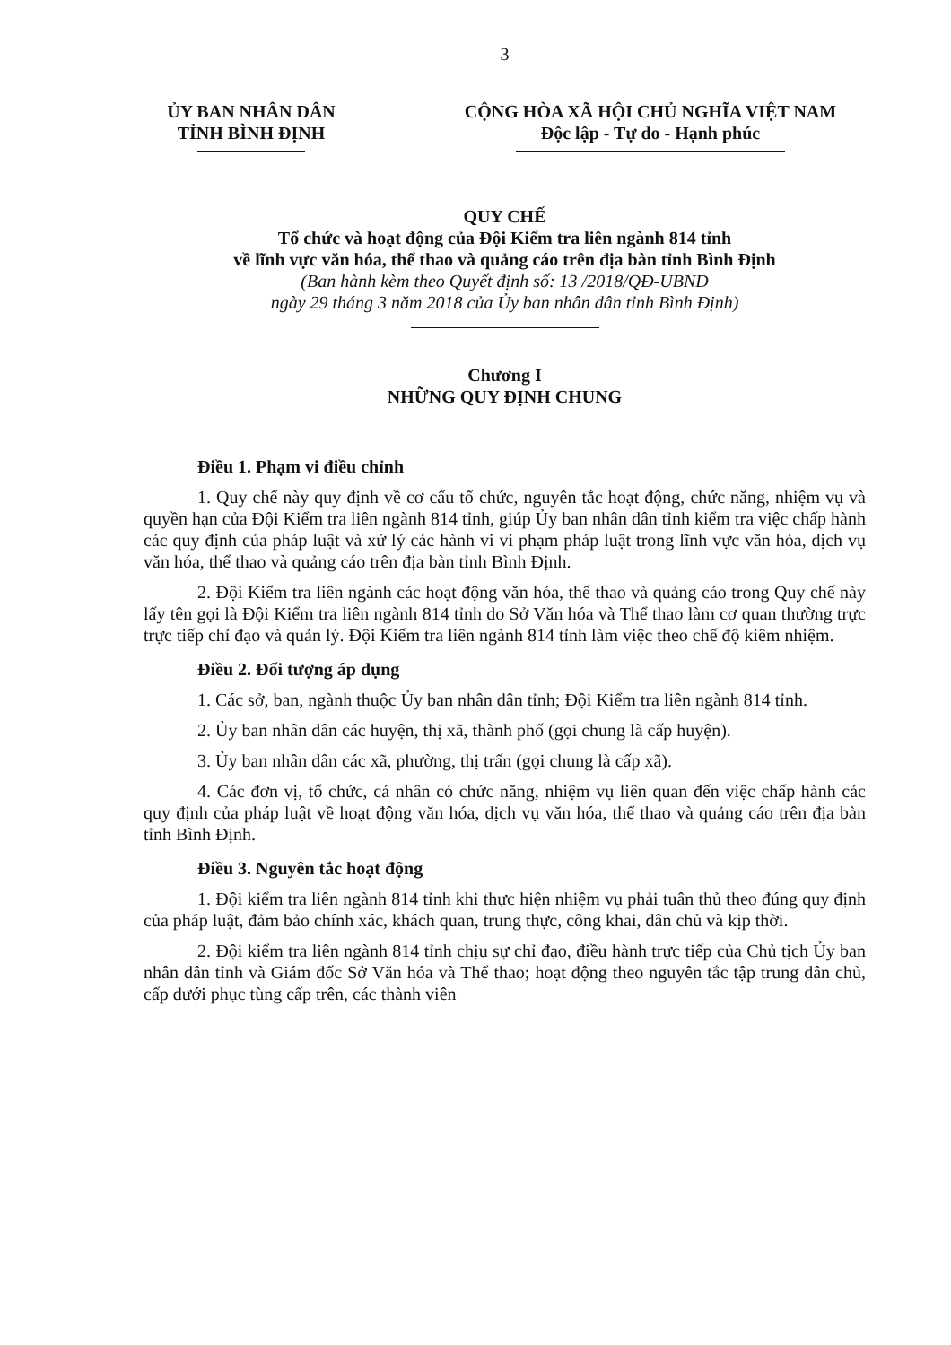3
ỦY BAN NHÂN DÂN
TỈNH BÌNH ĐỊNH
CỘNG HÒA XÃ HỘI CHỦ NGHĨA VIỆT NAM
Độc lập - Tự do - Hạnh phúc
QUY CHẾ
Tổ chức và hoạt động của Đội Kiểm tra liên ngành 814 tỉnh
về lĩnh vực văn hóa, thể thao và quảng cáo trên địa bàn tỉnh Bình Định
(Ban hành kèm theo Quyết định số: 13 /2018/QĐ-UBND
ngày 29 tháng 3 năm 2018 của Ủy ban nhân dân tỉnh Bình Định)
Chương I
NHỮNG QUY ĐỊNH CHUNG
Điều 1. Phạm vi điều chỉnh
1. Quy chế này quy định về cơ cấu tổ chức, nguyên tắc hoạt động, chức năng, nhiệm vụ và quyền hạn của Đội Kiểm tra liên ngành 814 tỉnh, giúp Ủy ban nhân dân tỉnh kiểm tra việc chấp hành các quy định của pháp luật và xử lý các hành vi vi phạm pháp luật trong lĩnh vực văn hóa, dịch vụ văn hóa, thể thao và quảng cáo trên địa bàn tỉnh Bình Định.
2. Đội Kiểm tra liên ngành các hoạt động văn hóa, thể thao và quảng cáo trong Quy chế này lấy tên gọi là Đội Kiểm tra liên ngành 814 tỉnh do Sở Văn hóa và Thể thao làm cơ quan thường trực trực tiếp chỉ đạo và quản lý. Đội Kiểm tra liên ngành 814 tỉnh làm việc theo chế độ kiêm nhiệm.
Điều 2. Đối tượng áp dụng
1. Các sở, ban, ngành thuộc Ủy ban nhân dân tỉnh; Đội Kiểm tra liên ngành 814 tỉnh.
2. Ủy ban nhân dân các huyện, thị xã, thành phố (gọi chung là cấp huyện).
3. Ủy ban nhân dân các xã, phường, thị trấn (gọi chung là cấp xã).
4. Các đơn vị, tổ chức, cá nhân có chức năng, nhiệm vụ liên quan đến việc chấp hành các quy định của pháp luật về hoạt động văn hóa, dịch vụ văn hóa, thể thao và quảng cáo trên địa bàn tỉnh Bình Định.
Điều 3. Nguyên tắc hoạt động
1. Đội kiểm tra liên ngành 814 tỉnh khi thực hiện nhiệm vụ phải tuân thủ theo đúng quy định của pháp luật, đảm bảo chính xác, khách quan, trung thực, công khai, dân chủ và kịp thời.
2. Đội kiểm tra liên ngành 814 tỉnh chịu sự chỉ đạo, điều hành trực tiếp của Chủ tịch Ủy ban nhân dân tỉnh và Giám đốc Sở Văn hóa và Thể thao; hoạt động theo nguyên tắc tập trung dân chủ, cấp dưới phục tùng cấp trên, các thành viên